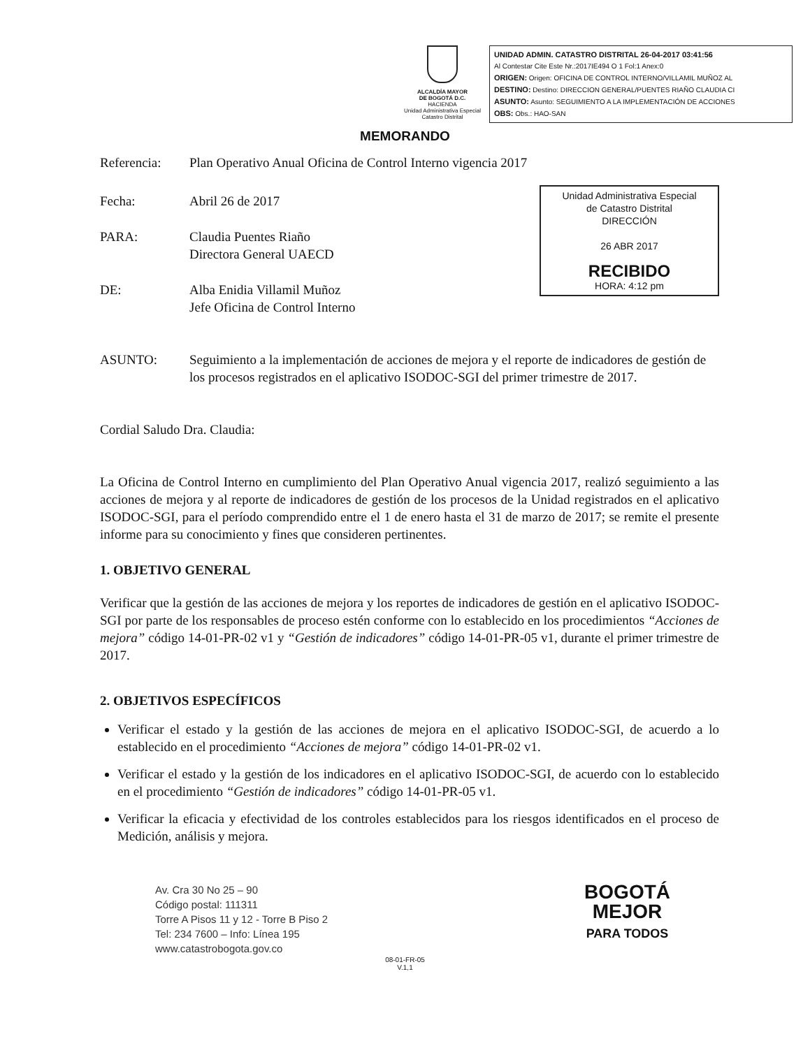ALCALDÍA MAYOR
DE BOGOTÁ D.C.
HACIENDA
Unidad Administrativa Especial Catastro Distrital
UNIDAD ADMIN. CATASTRO DISTRITAL 26-04-2017 03:41:56
Al Contestar Cite Este Nr.:2017IE494 O 1 Fol:1 Anex:0
ORIGEN: Origen: OFICINA DE CONTROL INTERNO/VILLAMIL MUÑOZ AL
DESTINO: Destino: DIRECCION GENERAL/PUENTES RIAÑO CLAUDIA CI
ASUNTO: Asunto: SEGUIMIENTO A LA IMPLEMENTACIÓN DE ACCIONES
OBS: Obs.: HAO-SAN
MEMORANDO
Referencia: Plan Operativo Anual Oficina de Control Interno vigencia 2017
Unidad Administrativa Especial
de Catastro Distrital
DIRECCIÓN
26 ABR 2017
RECIBIDO
HORA: 4:12 pm
Fecha: Abril 26 de 2017
PARA: Claudia Puentes Riaño
Directora General UAECD
DE: Alba Enidia Villamil Muñoz
Jefe Oficina de Control Interno
ASUNTO: Seguimiento a la implementación de acciones de mejora y el reporte de indicadores de gestión de los procesos registrados en el aplicativo ISODOC-SGI del primer trimestre de 2017.
Cordial Saludo Dra. Claudia:
La Oficina de Control Interno en cumplimiento del Plan Operativo Anual vigencia 2017, realizó seguimiento a las acciones de mejora y al reporte de indicadores de gestión de los procesos de la Unidad registrados en el aplicativo ISODOC-SGI, para el período comprendido entre el 1 de enero hasta el 31 de marzo de 2017; se remite el presente informe para su conocimiento y fines que consideren pertinentes.
1. OBJETIVO GENERAL
Verificar que la gestión de las acciones de mejora y los reportes de indicadores de gestión en el aplicativo ISODOC- SGI por parte de los responsables de proceso estén conforme con lo establecido en los procedimientos “Acciones de mejora” código 14-01-PR-02 v1 y “Gestión de indicadores” código 14-01-PR-05 v1, durante el primer trimestre de 2017.
2. OBJETIVOS ESPECÍFICOS
Verificar el estado y la gestión de las acciones de mejora en el aplicativo ISODOC-SGI, de acuerdo a lo establecido en el procedimiento “Acciones de mejora” código 14-01-PR-02 v1.
Verificar el estado y la gestión de los indicadores en el aplicativo ISODOC-SGI, de acuerdo con lo establecido en el procedimiento “Gestión de indicadores” código 14-01-PR-05 v1.
Verificar la eficacia y efectividad de los controles establecidos para los riesgos identificados en el proceso de Medición, análisis y mejora.
Av. Cra 30 No 25 – 90
Código postal: 111311
Torre A Pisos 11 y 12 - Torre B Piso 2
Tel: 234 7600 – Info: Línea 195
www.catastrobogota.gov.co
BOGOTÁ
MEJOR
PARA TODOS
08-01-FR-05
V.1,1